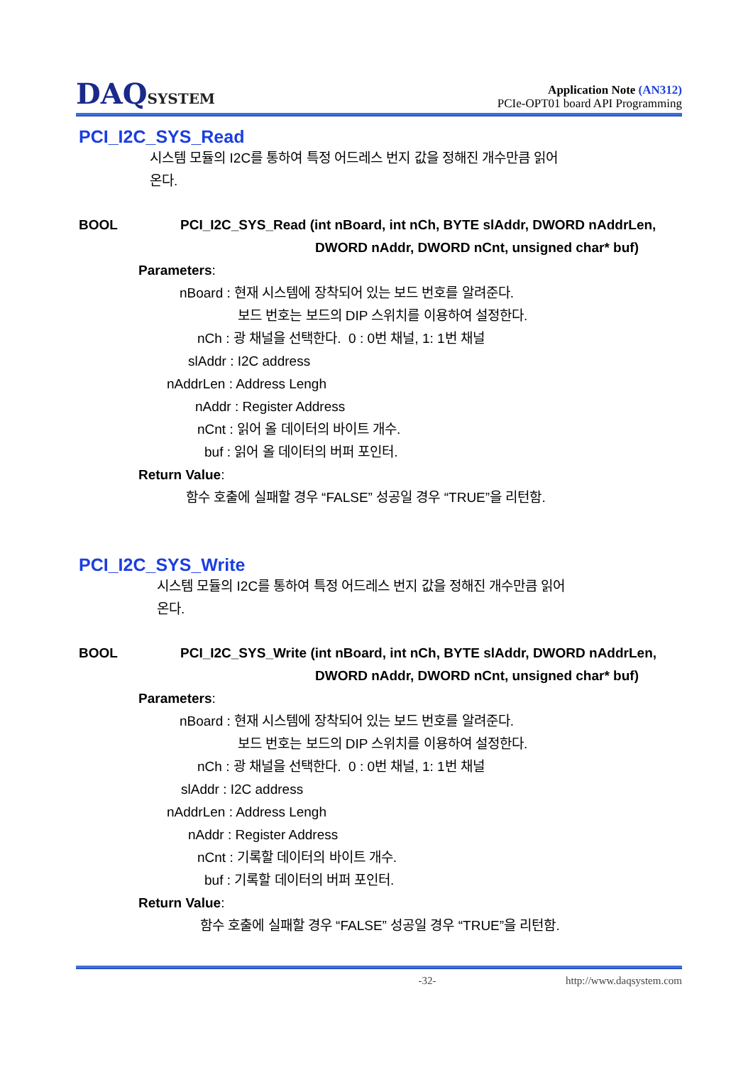DAQSYSTEM
Application Note (AN312)
PCIe-OPT01 board API Programming
PCI_I2C_SYS_Read
시스템 모듈의 I2C를 통하여 특정 어드레스 번지 값을 정해진 개수만큼 읽어
온다.
BOOL PCI_I2C_SYS_Read (int nBoard, int nCh, BYTE slAddr, DWORD nAddrLen,
DWORD nAddr, DWORD nCnt, unsigned char* buf)
Parameters:
nBoard : 현재 시스템에 장착되어 있는 보드 번호를 알려준다.
보드 번호는 보드의 DIP 스위치를 이용하여 설정한다.
nCh : 광 채널을 선택한다. 0 : 0번 채널, 1: 1번 채널
slAddr : I2C address
nAddrLen : Address Lengh
nAddr : Register Address
nCnt : 읽어 올 데이터의 바이트 개수.
buf : 읽어 올 데이터의 버퍼 포인터.
Return Value:
함수 호출에 실패할 경우 “FALSE” 성공일 경우 “TRUE”을 리턴함.
PCI_I2C_SYS_Write
시스템 모듈의 I2C를 통하여 특정 어드레스 번지 값을 정해진 개수만큼 읽어
온다.
BOOL PCI_I2C_SYS_Write (int nBoard, int nCh, BYTE slAddr, DWORD nAddrLen,
DWORD nAddr, DWORD nCnt, unsigned char* buf)
Parameters:
nBoard : 현재 시스템에 장착되어 있는 보드 번호를 알려준다.
보드 번호는 보드의 DIP 스위치를 이용하여 설정한다.
nCh : 광 채널을 선택한다. 0 : 0번 채널, 1: 1번 채널
slAddr : I2C address
nAddrLen : Address Lengh
nAddr : Register Address
nCnt : 기록할 데이터의 바이트 개수.
buf : 기록할 데이터의 버퍼 포인터.
Return Value:
함수 호출에 실패할 경우 “FALSE” 성공일 경우 “TRUE”을 리턴함.
-32- http://www.daqsystem.com